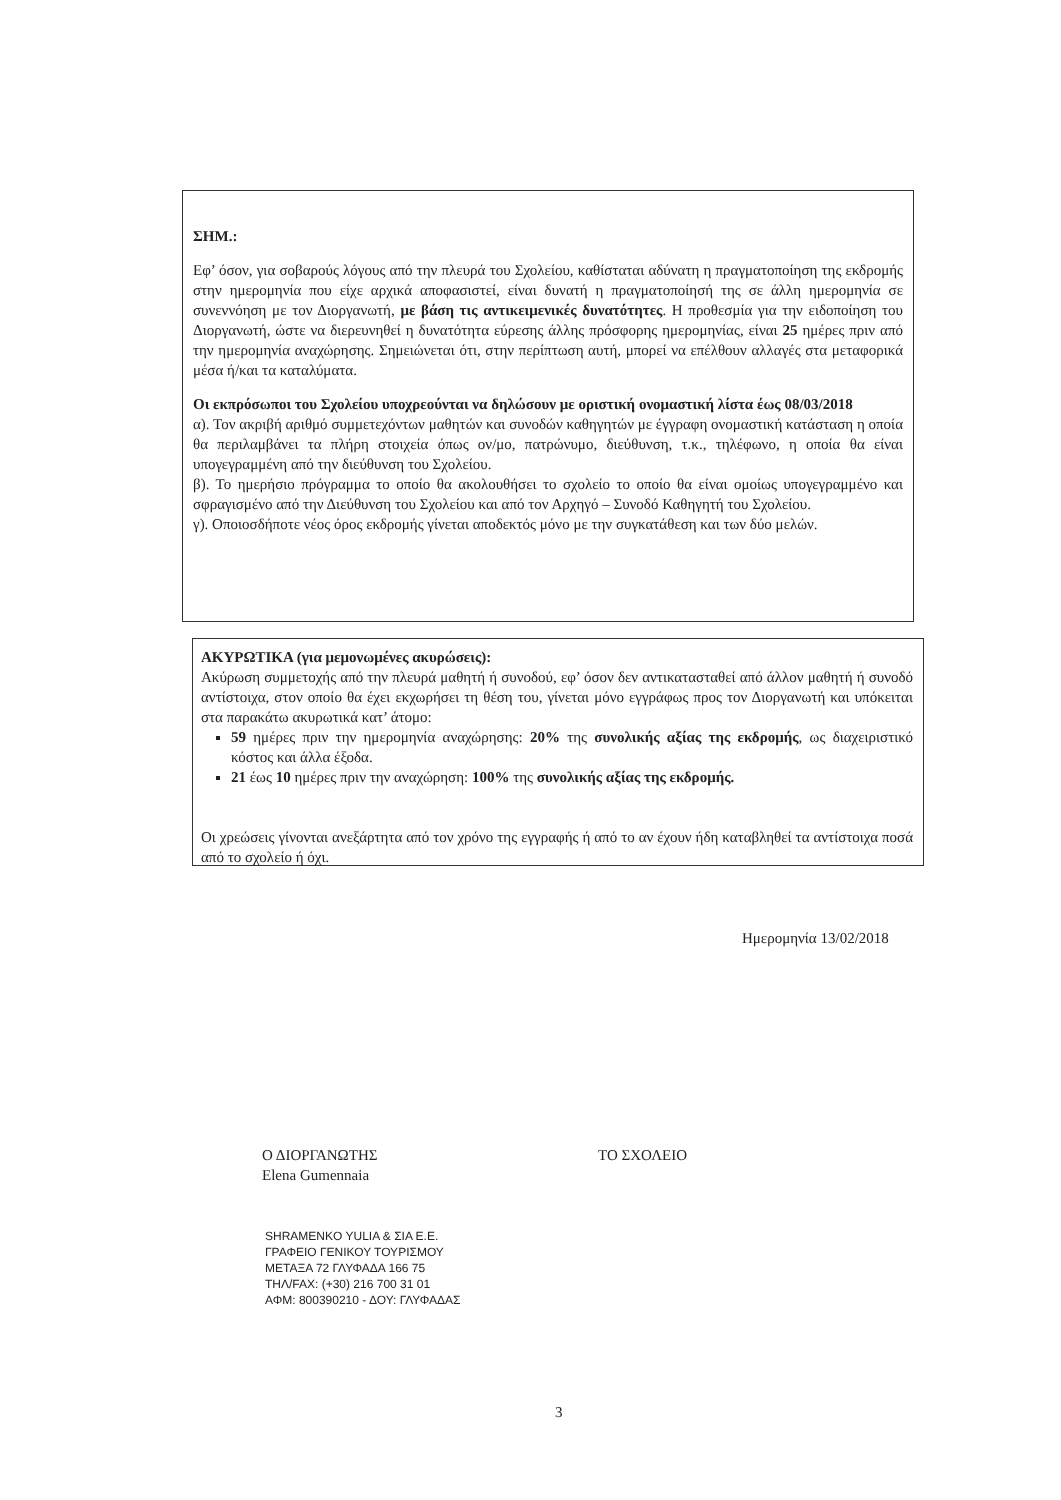ΣΗΜ.:
Εφ’ όσον, για σοβαρούς λόγους από την πλευρά του Σχολείου, καθίσταται αδύνατη η πραγματοποίηση της εκδρομής στην ημερομηνία που είχε αρχικά αποφασιστεί, είναι δυνατή η πραγματοποίησή της σε άλλη ημερομηνία σε συνεννόηση με τον Διοργανωτή, με βάση τις αντικειμενικές δυνατότητες. Η προθεσμία για την ειδοποίηση του Διοργανωτή, ώστε να διερευνηθεί η δυνατότητα εύρεσης άλλης πρόσφορης ημερομηνίας, είναι 25 ημέρες πριν από την ημερομηνία αναχώρησης. Σημειώνεται ότι, στην περίπτωση αυτή, μπορεί να επέλθουν αλλαγές στα μεταφορικά μέσα ή/και τα καταλύματα.
Οι εκπρόσωποι του Σχολείου υποχρεούνται να δηλώσουν με οριστική ονομαστική λίστα έως 08/03/2018
α). Τον ακριβή αριθμό συμμετεχόντων μαθητών και συνοδών καθηγητών με έγγραφη ονομαστική κατάσταση η οποία θα περιλαμβάνει τα πλήρη στοιχεία όπως ον/μο, πατρώνυμο, διεύθυνση, τ.κ., τηλέφωνο, η οποία θα είναι υπογεγραμμένη από την διεύθυνση του Σχολείου.
β). Το ημερήσιο πρόγραμμα το οποίο θα ακολουθήσει το σχολείο το οποίο θα είναι ομοίως υπογεγραμμένο και σφραγισμένο από την Διεύθυνση του Σχολείου και από τον Αρχηγό – Συνοδό Καθηγητή του Σχολείου.
γ). Οποιοσδήποτε νέος όρος εκδρομής γίνεται αποδεκτός μόνο με την συγκατάθεση και των δύο μελών.
ΑΚΥΡΩΤΙΚΑ (για μεμονωμένες ακυρώσεις):
Ακύρωση συμμετοχής από την πλευρά μαθητή ή συνοδού, εφ’ όσον δεν αντικατασταθεί από άλλον μαθητή ή συνοδό αντίστοιχα, στον οποίο θα έχει εκχωρήσει τη θέση του, γίνεται μόνο εγγράφως προς τον Διοργανωτή και υπόκειται στα παρακάτω ακυρωτικά κατ’ άτομο:
59 ημέρες πριν την ημερομηνία αναχώρησης: 20% της συνολικής αξίας της εκδρομής, ως διαχειριστικό κόστος και άλλα έξοδα.
21 έως 10 ημέρες πριν την αναχώρηση: 100% της συνολικής αξίας της εκδρομής.
Οι χρεώσεις γίνονται ανεξάρτητα από τον χρόνο της εγγραφής ή από το αν έχουν ήδη καταβληθεί τα αντίστοιχα ποσά από το σχολείο ή όχι.
Ημερομηνία 13/02/2018
Ο ΔΙΟΡΓΑΝΩΤΗΣ
Elena Gumennaia
ΤΟ ΣΧΟΛΕΙΟ
SHRAMENKO YULIA & ΣΙΑ Ε.Ε.
ΓΡΑΦΕΙΟ ΓΕΝΙΚΟΥ ΤΟΥΡΙΣΜΟΥ
ΜΕΤΑΞΑ 72 ΓΛΥΦΑΔΑ 166 75
ΤΗΛ/FAX: (+30) 216 700 31 01
ΑΦΜ: 800390210 - ΔΟΥ: ΓΛΥΦΑΔΑΣ
3